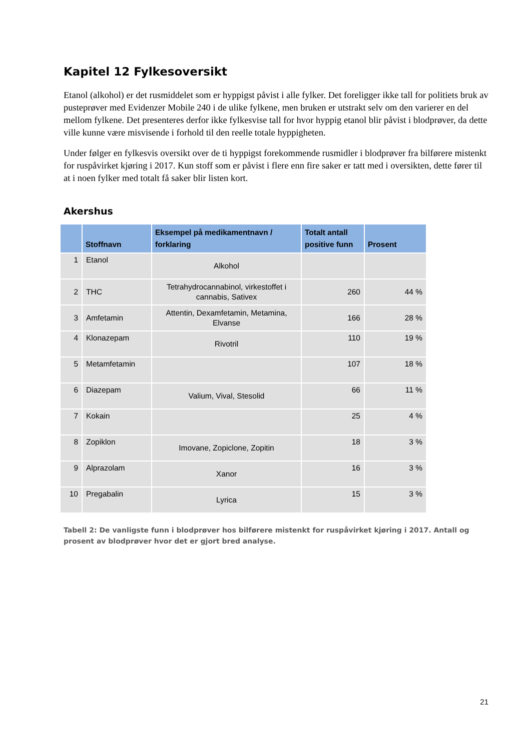Kapitel 12 Fylkesoversikt
Etanol (alkohol) er det rusmiddelet som er hyppigst påvist i alle fylker. Det foreligger ikke tall for politiets bruk av pusteprøver med Evidenzer Mobile 240 i de ulike fylkene, men bruken er utstrakt selv om den varierer en del mellom fylkene. Det presenteres derfor ikke fylkesvise tall for hvor hyppig etanol blir påvist i blodprøver, da dette ville kunne være misvisende i forhold til den reelle totale hyppigheten.
Under følger en fylkesvis oversikt over de ti hyppigst forekommende rusmidler i blodprøver fra bilførere mistenkt for ruspåvirket kjøring i 2017. Kun stoff som er påvist i flere enn fire saker er tatt med i oversikten, dette fører til at i noen fylker med totalt få saker blir listen kort.
Akershus
| | Stoffnavn | Eksempel på medikamentnavn / forklaring | Totalt antall positive funn | Prosent |
| --- | --- | --- | --- | --- |
| 1 | Etanol | Alkohol | | |
| 2 | THC | Tetrahydrocannabinol, virkestoffet i cannabis, Sativex | 260 | 44 % |
| 3 | Amfetamin | Attentin, Dexamfetamin, Metamina, Elvanse | 166 | 28 % |
| 4 | Klonazepam | Rivotril | 110 | 19 % |
| 5 | Metamfetamin | | 107 | 18 % |
| 6 | Diazepam | Valium, Vival, Stesolid | 66 | 11 % |
| 7 | Kokain | | 25 | 4 % |
| 8 | Zopiklon | Imovane, Zopiclone, Zopitin | 18 | 3 % |
| 9 | Alprazolam | Xanor | 16 | 3 % |
| 10 | Pregabalin | Lyrica | 15 | 3 % |
Tabell 2: De vanligste funn i blodprøver hos bilførere mistenkt for ruspåvirket kjøring i 2017. Antall og prosent av blodprøver hvor det er gjort bred analyse.
21